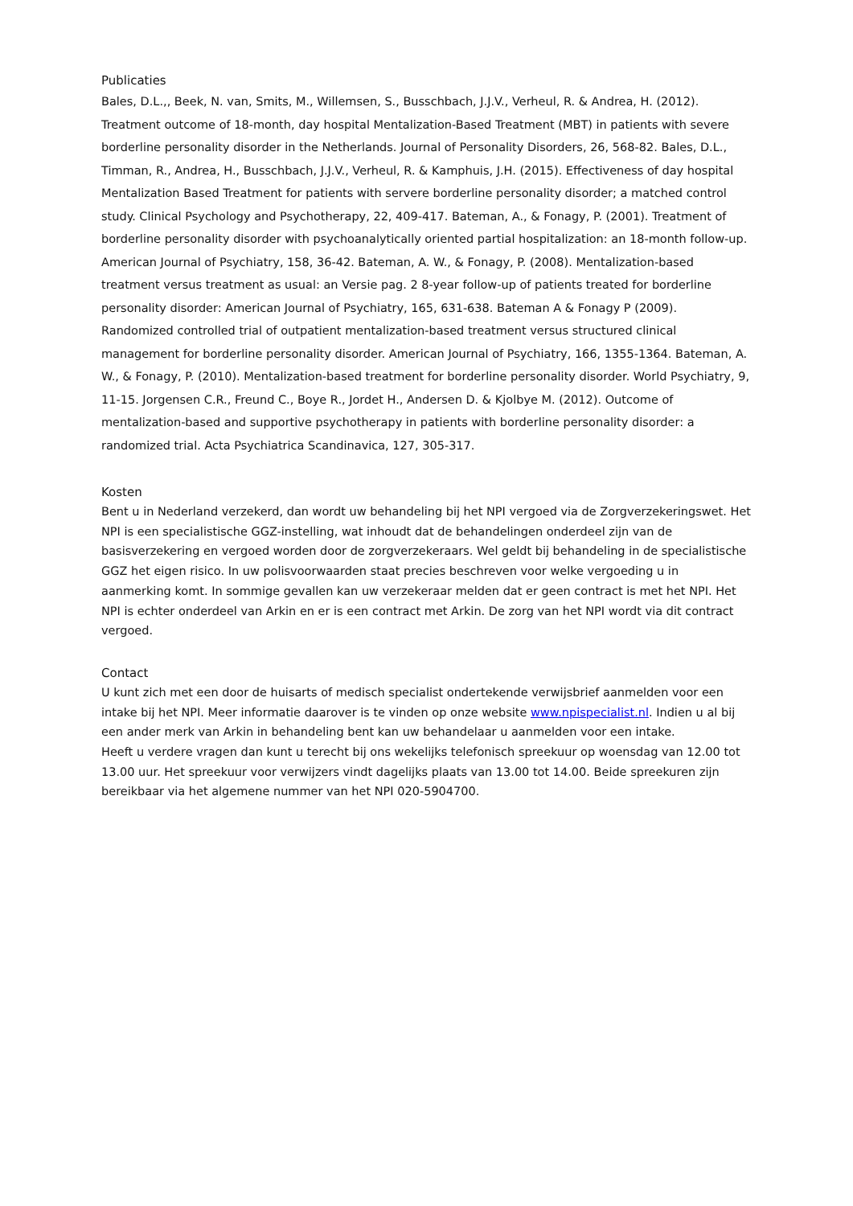Publicaties
Bales, D.L.,, Beek, N. van, Smits, M., Willemsen, S., Busschbach, J.J.V., Verheul, R. & Andrea, H. (2012). Treatment outcome of 18-month, day hospital Mentalization-Based Treatment (MBT) in patients with severe borderline personality disorder in the Netherlands. Journal of Personality Disorders, 26, 568-82. Bales, D.L., Timman, R., Andrea, H., Busschbach, J.J.V., Verheul, R. & Kamphuis, J.H. (2015). Effectiveness of day hospital Mentalization Based Treatment for patients with servere borderline personality disorder; a matched control study. Clinical Psychology and Psychotherapy, 22, 409-417. Bateman, A., & Fonagy, P. (2001). Treatment of borderline personality disorder with psychoanalytically oriented partial hospitalization: an 18-month follow-up. American Journal of Psychiatry, 158, 36-42. Bateman, A. W., & Fonagy, P. (2008). Mentalization-based treatment versus treatment as usual: an Versie pag. 2 8-year follow-up of patients treated for borderline personality disorder: American Journal of Psychiatry, 165, 631-638. Bateman A & Fonagy P (2009). Randomized controlled trial of outpatient mentalization-based treatment versus structured clinical management for borderline personality disorder. American Journal of Psychiatry, 166, 1355-1364. Bateman, A. W., & Fonagy, P. (2010). Mentalization-based treatment for borderline personality disorder. World Psychiatry, 9, 11-15. Jorgensen C.R., Freund C., Boye R., Jordet H., Andersen D. & Kjolbye M. (2012). Outcome of mentalization-based and supportive psychotherapy in patients with borderline personality disorder: a randomized trial. Acta Psychiatrica Scandinavica, 127, 305-317.
Kosten
Bent u in Nederland verzekerd, dan wordt uw behandeling bij het NPI vergoed via de Zorgverzekeringswet. Het NPI is een specialistische GGZ-instelling, wat inhoudt dat de behandelingen onderdeel zijn van de basisverzekering en vergoed worden door de zorgverzekeraars. Wel geldt bij behandeling in de specialistische GGZ het eigen risico. In uw polisvoorwaarden staat precies beschreven voor welke vergoeding u in aanmerking komt. In sommige gevallen kan uw verzekeraar melden dat er geen contract is met het NPI. Het NPI is echter onderdeel van Arkin en er is een contract met Arkin. De zorg van het NPI wordt via dit contract vergoed.
Contact
U kunt zich met een door de huisarts of medisch specialist ondertekende verwijsbrief aanmelden voor een intake bij het NPI. Meer informatie daarover is te vinden op onze website www.npispecialist.nl. Indien u al bij een ander merk van Arkin in behandeling bent kan uw behandelaar u aanmelden voor een intake.
Heeft u verdere vragen dan kunt u terecht bij ons wekelijks telefonisch spreekuur op woensdag van 12.00 tot 13.00 uur. Het spreekuur voor verwijzers vindt dagelijks plaats van 13.00 tot 14.00. Beide spreekuren zijn bereikbaar via het algemene nummer van het NPI 020-5904700.